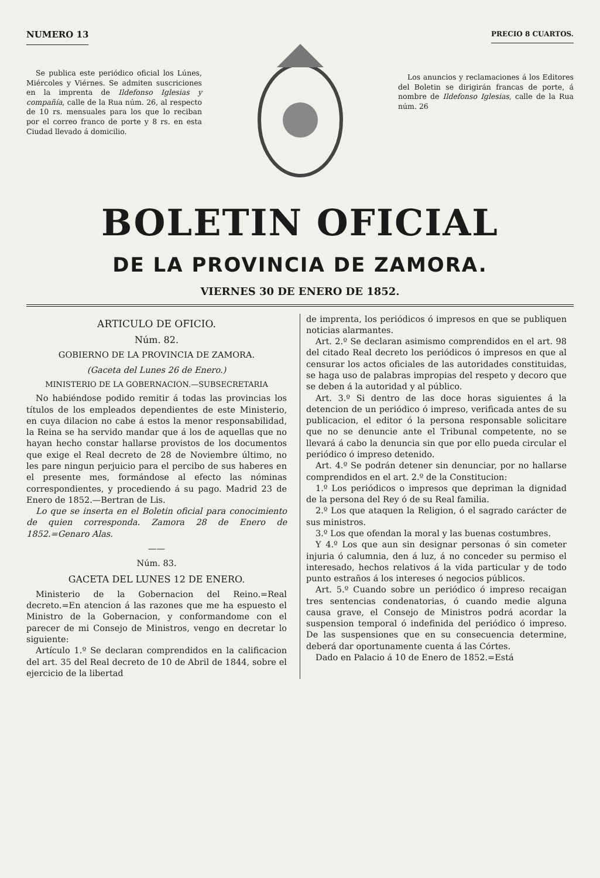NUMERO 13
Se publica este periódico oficial los Lúnes, Miércoles y Viérnes. Se admiten suscriciones en la imprenta de Ildefonso Iglesias y compañía, calle de la Rua núm. 26, al respecto de 10 rs. mensuales para los que lo reciban por el correo franco de porte y 8 rs. en esta Ciudad llevado á domicilio.
PRECIO 8 CUARTOS.
Los anuncios y reclamaciones á los Editores del Boletin se dirigirán francas de porte, á nombre de Ildefonso Iglesias, calle de la Rua núm. 26
BOLETIN OFICIAL
DE LA PROVINCIA DE ZAMORA.
VIERNES 30 DE ENERO DE 1852.
ARTICULO DE OFICIO.
Núm. 82.
GOBIERNO DE LA PROVINCIA DE ZAMORA.
(Gaceta del Lunes 26 de Enero.)
MINISTERIO DE LA GOBERNACION.—SUBSECRETARIA
No habiéndose podido remitir á todas las provincias los títulos de los empleados dependientes de este Ministerio, en cuya dilacion no cabe á estos la menor responsabilidad, la Reina se ha servido mandar que á los de aquellas que no hayan hecho constar hallarse provistos de los documentos que exige el Real decreto de 28 de Noviembre último, no les pare ningun perjuicio para el percibo de sus haberes en el presente mes, formándose al efecto las nóminas correspondientes, y procediendo á su pago. Madrid 23 de Enero de 1852.—Bertran de Lis.
Lo que se inserta en el Boletin oficial para conocimiento de quien corresponda. Zamora 28 de Enero de 1852.=Genaro Alas.
——
Núm. 83.
GACETA DEL LUNES 12 DE ENERO.
Ministerio de la Gobernacion del Reino.=Real decreto.=En atencion á las razones que me ha espuesto el Ministro de la Gobernacion, y conformandome con el parecer de mi Consejo de Ministros, vengo en decretar lo siguiente:
Artículo 1.º Se declaran comprendidos en la calificacion del art. 35 del Real decreto de 10 de Abril de 1844, sobre el ejercicio de la libertad
de imprenta, los periódicos ó impresos en que se publiquen noticias alarmantes.
Art. 2.º Se declaran asimismo comprendidos en el art. 98 del citado Real decreto los periódicos ó impresos en que al censurar los actos oficiales de las autoridades constituidas, se haga uso de palabras impropias del respeto y decoro que se deben á la autoridad y al público.
Art. 3.º Si dentro de las doce horas siguientes á la detencion de un periódico ó impreso, verificada antes de su publicacion, el editor ó la persona responsable solicitare que no se denuncie ante el Tribunal competente, no se llevará á cabo la denuncia sin que por ello pueda circular el periódico ó impreso detenido.
Art. 4.º Se podrán detener sin denunciar, por no hallarse comprendidos en el art. 2.º de la Constitucion:
1.º Los periódicos o impresos que depriman la dignidad de la persona del Rey ó de su Real familia.
2.º Los que ataquen la Religion, ó el sagrado carácter de sus ministros.
3.º Los que ofendan la moral y las buenas costumbres.
Y 4.º Los que aun sin designar personas ó sin cometer injuria ó calumnia, den á luz, á no conceder su permiso el interesado, hechos relativos á la vida particular y de todo punto estraños á los intereses ó negocios públicos.
Art. 5.º Cuando sobre un periódico ó impreso recaigan tres sentencias condenatorias, ó cuando medie alguna causa grave, el Consejo de Ministros podrá acordar la suspension temporal ó indefinida del periódico ó impreso. De las suspensiones que en su consecuencia determine, deberá dar oportunamente cuenta á las Córtes.
Dado en Palacio á 10 de Enero de 1852.=Está